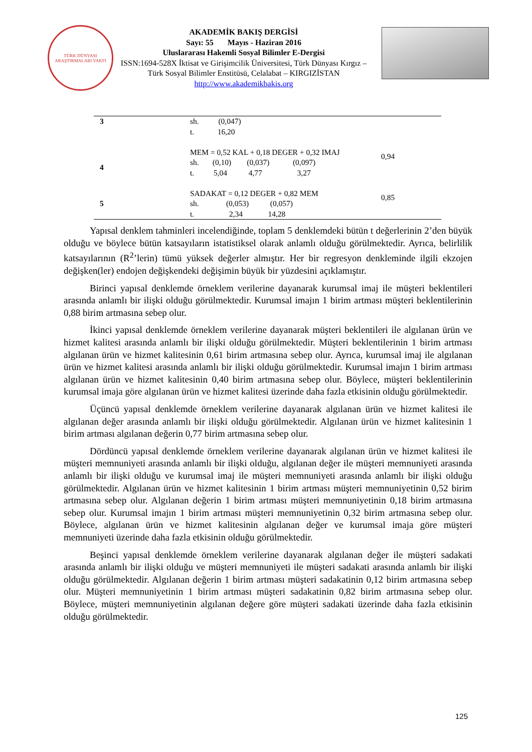TÜRK DÜNYASI
ARAŞTIRMALARI VAKFI
AKADEMİK BAKIŞ DERGİSİ
Sayı: 55 Mayıs - Haziran 2016
Uluslararası Hakemli Sosyal Bilimler E-Dergisi
ISSN:1694-528X İktisat ve Girişimcilik Üniversitesi, Türk Dünyası Kırgız – Türk Sosyal Bilimler Enstitüsü, Celalabat – KIRGIZİSTAN
http://www.akademikbakis.org
| 3 | sh. (0,047) t. 16,20 | |
| 4 | MEM = 0,52 KAL + 0,18 DEGER + 0,32 IMAJ sh. (0,10) (0,037) (0,097) t. 5,04 4,77 3,27 | 0,94 |
| 5 | SADAKAT = 0,12 DEGER + 0,82 MEM sh. (0,053) (0,057) t. 2,34 14,28 | 0,85 |
Yapısal denklem tahminleri incelendiğinde, toplam 5 denklemdeki bütün t değerlerinin 2’den büyük olduğu ve böylece bütün katsayıların istatistiksel olarak anlamlı olduğu görülmektedir. Ayrıca, belirlilik katsayılarının (R<sup>2</sup>’lerin) tümü yüksek değerler almıştır. Her bir regresyon denkleminde ilgili ekzojen değişken(ler) endojen değişkendeki değişimin büyük bir yüzdesini açıklamıştır.
Birinci yapısal denklemde örneklem verilerine dayanarak kurumsal imaj ile müşteri beklentileri arasında anlamlı bir ilişki olduğu görülmektedir. Kurumsal imajın 1 birim artması müşteri beklentilerinin 0,88 birim artmasına sebep olur.
İkinci yapısal denklemde örneklem verilerine dayanarak müşteri beklentileri ile algılanan ürün ve hizmet kalitesi arasında anlamlı bir ilişki olduğu görülmektedir. Müşteri beklentilerinin 1 birim artması algılanan ürün ve hizmet kalitesinin 0,61 birim artmasına sebep olur. Ayrıca, kurumsal imaj ile algılanan ürün ve hizmet kalitesi arasında anlamlı bir ilişki olduğu görülmektedir. Kurumsal imajın 1 birim artması algılanan ürün ve hizmet kalitesinin 0,40 birim artmasına sebep olur. Böylece, müşteri beklentilerinin kurumsal imaja göre algılanan ürün ve hizmet kalitesi üzerinde daha fazla etkisinin olduğu görülmektedir.
Üçüncü yapısal denklemde örneklem verilerine dayanarak algılanan ürün ve hizmet kalitesi ile algılanan değer arasında anlamlı bir ilişki olduğu görülmektedir. Algılanan ürün ve hizmet kalitesinin 1 birim artması algılanan değerin 0,77 birim artmasına sebep olur.
Dördüncü yapısal denklemde örneklem verilerine dayanarak algılanan ürün ve hizmet kalitesi ile müşteri memnuniyeti arasında anlamlı bir ilişki olduğu, algılanan değer ile müşteri memnuniyeti arasında anlamlı bir ilişki olduğu ve kurumsal imaj ile müşteri memnuniyeti arasında anlamlı bir ilişki olduğu görülmektedir. Algılanan ürün ve hizmet kalitesinin 1 birim artması müşteri memnuniyetinin 0,52 birim artmasına sebep olur. Algılanan değerin 1 birim artması müşteri memnuniyetinin 0,18 birim artmasına sebep olur. Kurumsal imajın 1 birim artması müşteri memnuniyetinin 0,32 birim artmasına sebep olur. Böylece, algılanan ürün ve hizmet kalitesinin algılanan değer ve kurumsal imaja göre müşteri memnuniyeti üzerinde daha fazla etkisinin olduğu görülmektedir.
Beşinci yapısal denklemde örneklem verilerine dayanarak algılanan değer ile müşteri sadakati arasında anlamlı bir ilişki olduğu ve müşteri memnuniyeti ile müşteri sadakati arasında anlamlı bir ilişki olduğu görülmektedir. Algılanan değerin 1 birim artması müşteri sadakatinin 0,12 birim artmasına sebep olur. Müşteri memnuniyetinin 1 birim artması müşteri sadakatinin 0,82 birim artmasına sebep olur. Böylece, müşteri memnuniyetinin algılanan değere göre müşteri sadakati üzerinde daha fazla etkisinin olduğu görülmektedir.
125